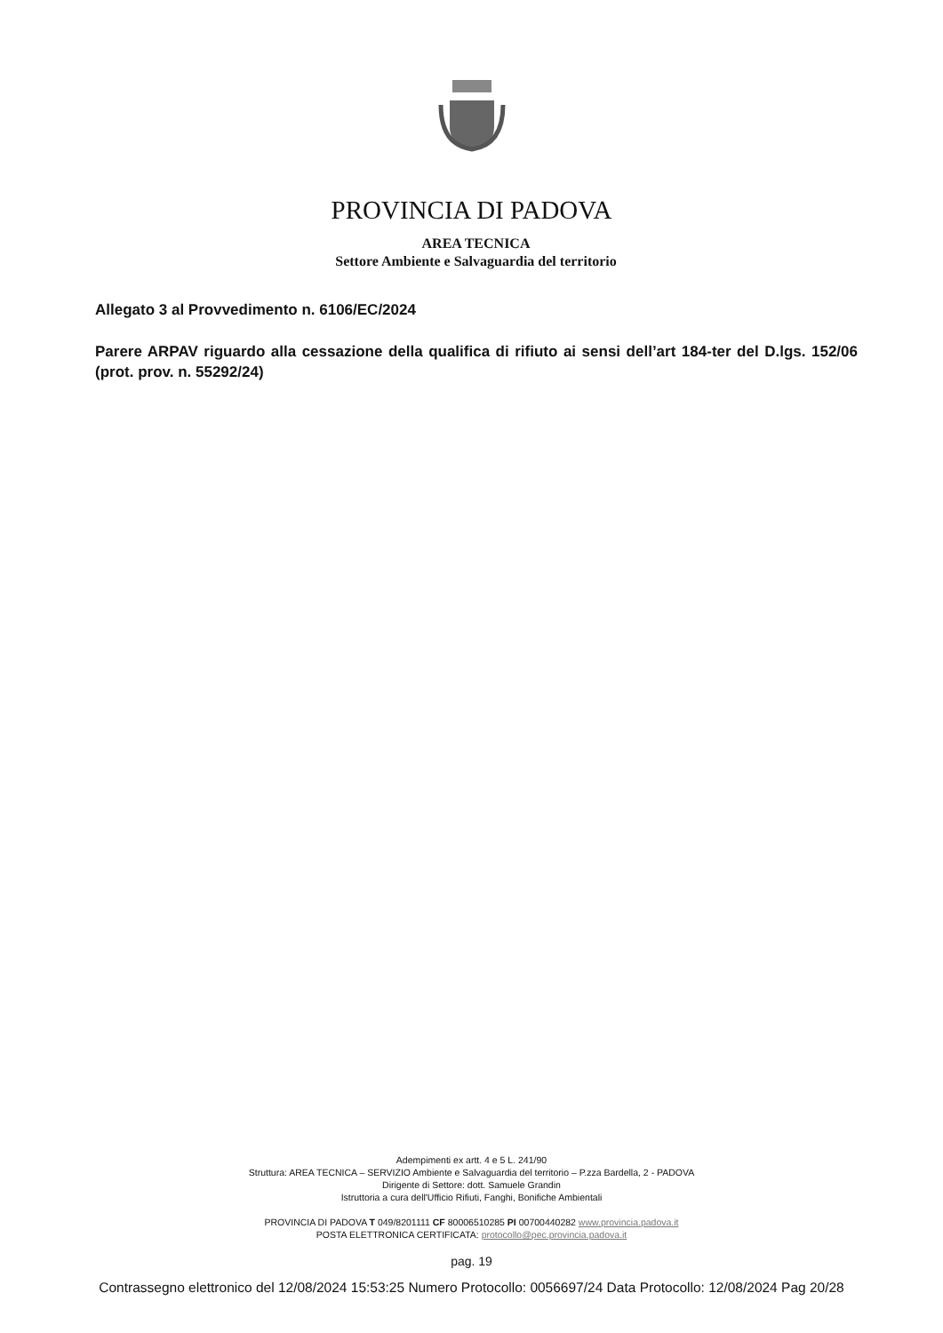PROVINCIA DI PADOVA
AREA TECNICA
Settore Ambiente e Salvaguardia del territorio
Allegato 3 al Provvedimento n. 6106/EC/2024
Parere ARPAV riguardo alla cessazione della qualifica di rifiuto ai sensi dell’art 184-ter del D.lgs. 152/06 (prot. prov. n. 55292/24)
Adempimenti ex artt. 4 e 5 L. 241/90
Struttura: AREA TECNICA – SERVIZIO Ambiente e Salvaguardia del territorio – P.zza Bardella, 2 - PADOVA
Dirigente di Settore: dott. Samuele Grandin
Istruttoria a cura dell'Ufficio Rifiuti, Fanghi, Bonifiche Ambientali
PROVINCIA DI PADOVA T 049/8201111 CF 80006510285 PI 00700440282 www.provincia.padova.it
POSTA ELETTRONICA CERTIFICATA: protocollo@pec.provincia.padova.it
pag. 19
Contrassegno elettronico del 12/08/2024 15:53:25 Numero Protocollo: 0056697/24 Data Protocollo: 12/08/2024 Pag 20/28